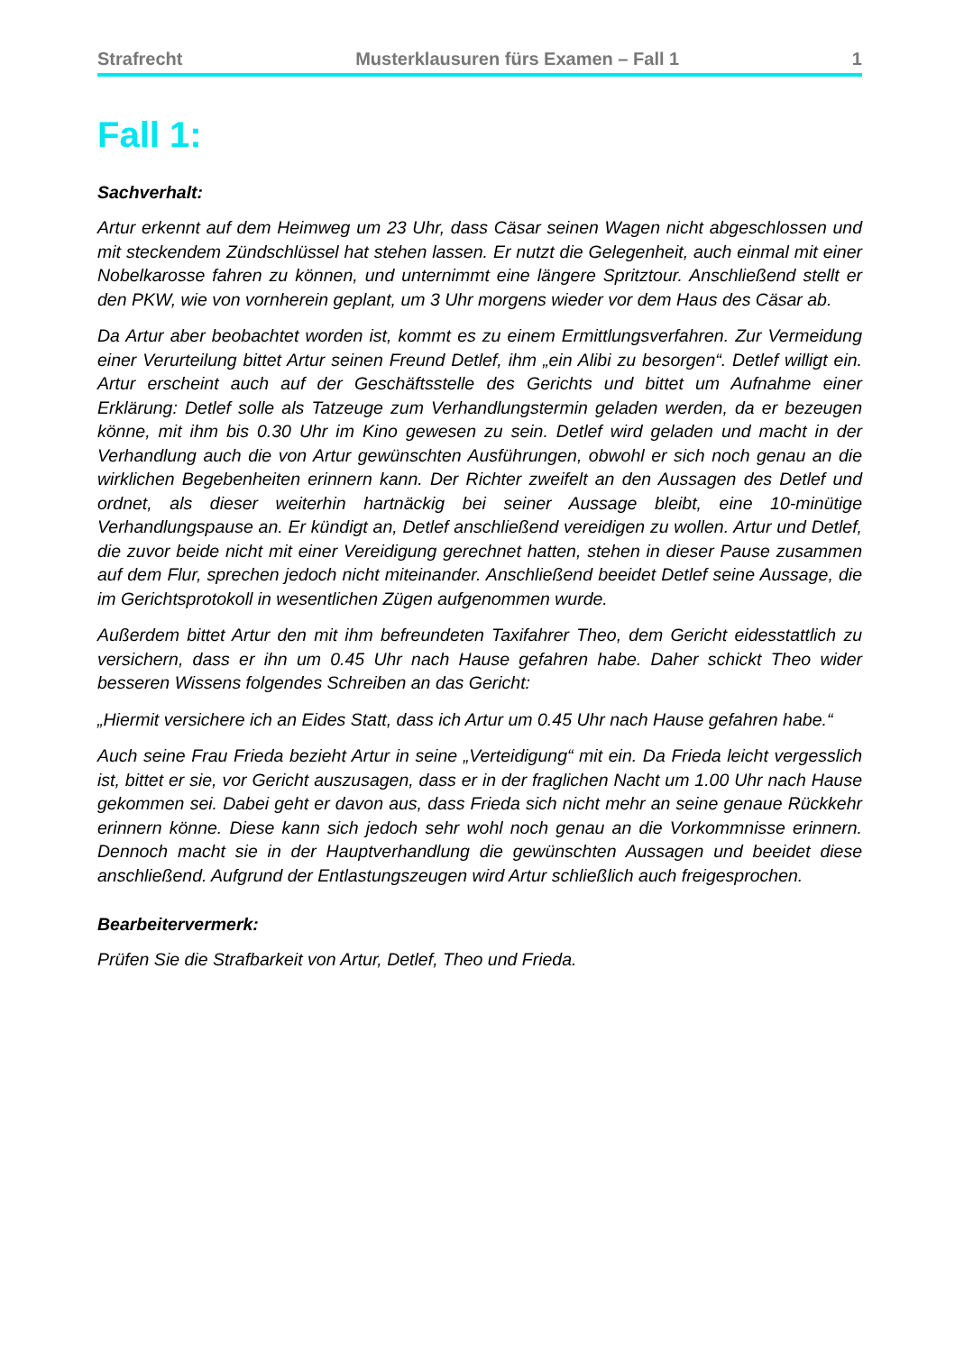Strafrecht Musterklausuren fürs Examen – Fall 1 1
Fall 1:
Sachverhalt:
Artur erkennt auf dem Heimweg um 23 Uhr, dass Cäsar seinen Wagen nicht abgeschlossen und mit steckendem Zündschlüssel hat stehen lassen. Er nutzt die Gelegenheit, auch einmal mit einer Nobelkarosse fahren zu können, und unternimmt eine längere Spritztour. Anschließend stellt er den PKW, wie von vornherein geplant, um 3 Uhr morgens wieder vor dem Haus des Cäsar ab.
Da Artur aber beobachtet worden ist, kommt es zu einem Ermittlungsverfahren. Zur Vermeidung einer Verurteilung bittet Artur seinen Freund Detlef, ihm „ein Alibi zu besorgen“. Detlef willigt ein. Artur erscheint auch auf der Geschäftsstelle des Gerichts und bittet um Aufnahme einer Erklärung: Detlef solle als Tatzeuge zum Verhandlungstermin geladen werden, da er bezeugen könne, mit ihm bis 0.30 Uhr im Kino gewesen zu sein. Detlef wird geladen und macht in der Verhandlung auch die von Artur gewünschten Ausführungen, obwohl er sich noch genau an die wirklichen Begebenheiten erinnern kann. Der Richter zweifelt an den Aussagen des Detlef und ordnet, als dieser weiterhin hartnäckig bei seiner Aussage bleibt, eine 10-minütige Verhandlungspause an. Er kündigt an, Detlef anschließend vereidigen zu wollen. Artur und Detlef, die zuvor beide nicht mit einer Vereidigung gerechnet hatten, stehen in dieser Pause zusammen auf dem Flur, sprechen jedoch nicht miteinander. Anschließend beeidet Detlef seine Aussage, die im Gerichtsprotokoll in wesentlichen Zügen aufgenommen wurde.
Außerdem bittet Artur den mit ihm befreundeten Taxifahrer Theo, dem Gericht eidesstattlich zu versichern, dass er ihn um 0.45 Uhr nach Hause gefahren habe. Daher schickt Theo wider besseren Wissens folgendes Schreiben an das Gericht:
„Hiermit versichere ich an Eides Statt, dass ich Artur um 0.45 Uhr nach Hause gefahren habe.“
Auch seine Frau Frieda bezieht Artur in seine „Verteidigung“ mit ein. Da Frieda leicht vergesslich ist, bittet er sie, vor Gericht auszusagen, dass er in der fraglichen Nacht um 1.00 Uhr nach Hause gekommen sei. Dabei geht er davon aus, dass Frieda sich nicht mehr an seine genaue Rückkehr erinnern könne. Diese kann sich jedoch sehr wohl noch genau an die Vorkommnisse erinnern. Dennoch macht sie in der Hauptverhandlung die gewünschten Aussagen und beeidet diese anschließend. Aufgrund der Entlastungszeugen wird Artur schließlich auch freigesprochen.
Bearbeitervermerk:
Prüfen Sie die Strafbarkeit von Artur, Detlef, Theo und Frieda.